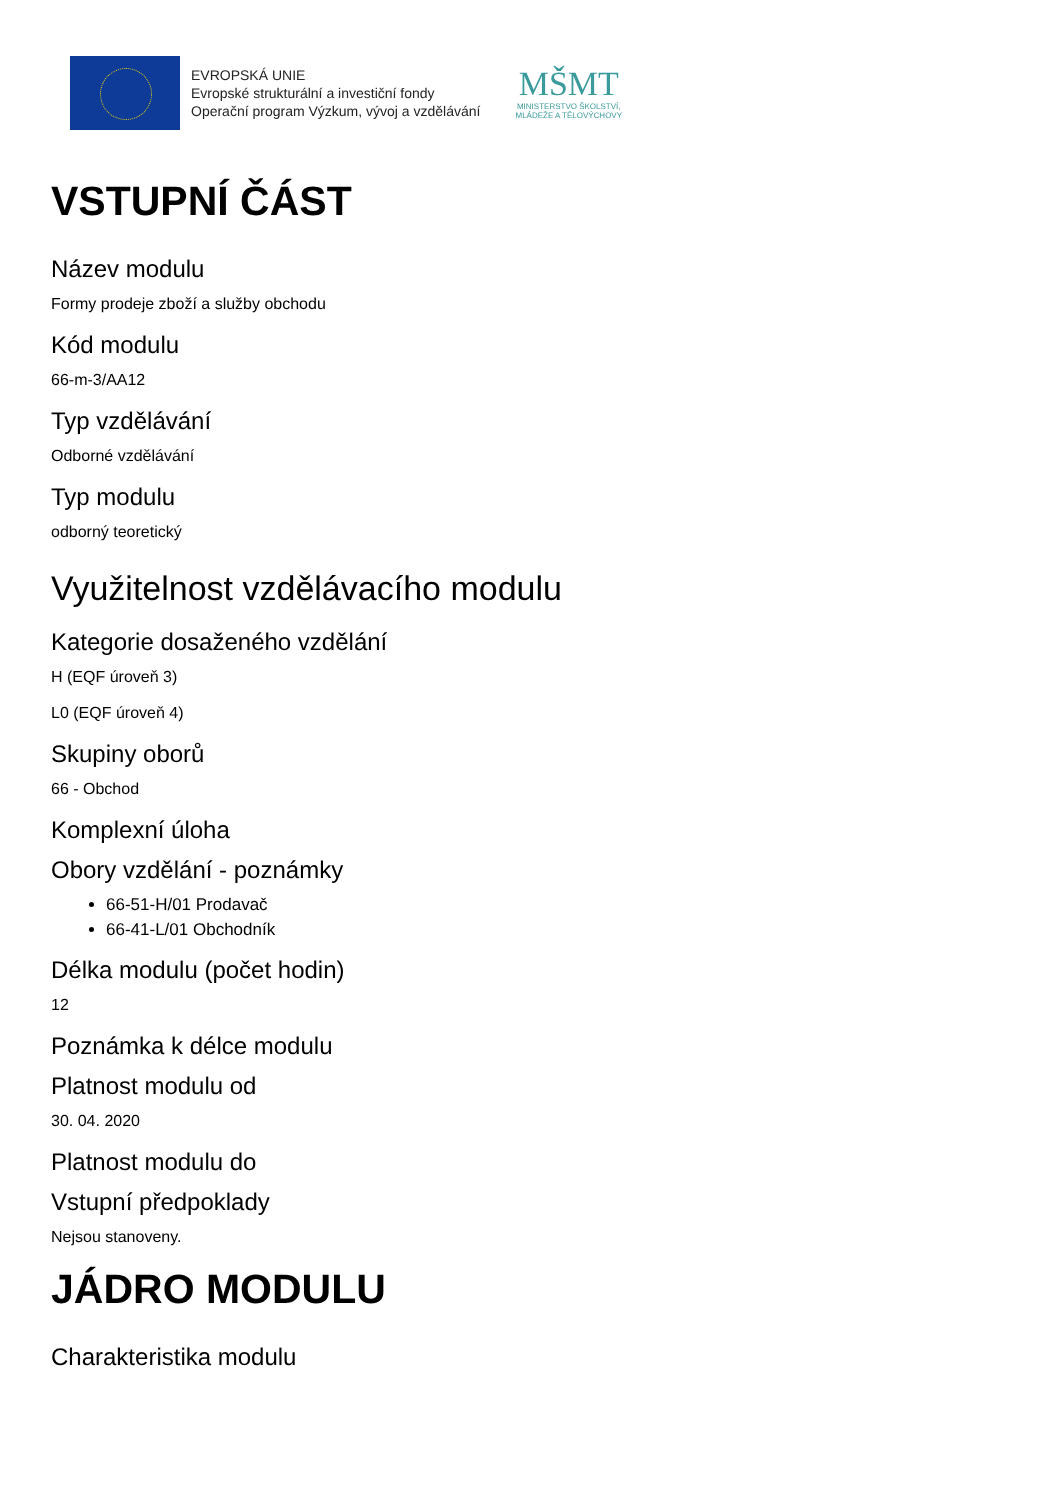EVROPSKÁ UNIE
Evropské strukturální a investiční fondy
Operační program Výzkum, vývoj a vzdělávání
MŠMT
MINISTERSTVO ŠKOLSTVÍ,
MLÁDEŽE A TĚLOVÝCHOVY
VSTUPNÍ ČÁST
Název modulu
Formy prodeje zboží a služby obchodu
Kód modulu
66-m-3/AA12
Typ vzdělávání
Odborné vzdělávání
Typ modulu
odborný teoretický
Využitelnost vzdělávacího modulu
Kategorie dosaženého vzdělání
H (EQF úroveň 3)
L0 (EQF úroveň 4)
Skupiny oborů
66 - Obchod
Komplexní úloha
Obory vzdělání - poznámky
66-51-H/01 Prodavač
66-41-L/01 Obchodník
Délka modulu (počet hodin)
12
Poznámka k délce modulu
Platnost modulu od
30. 04. 2020
Platnost modulu do
Vstupní předpoklady
Nejsou stanoveny.
JÁDRO MODULU
Charakteristika modulu